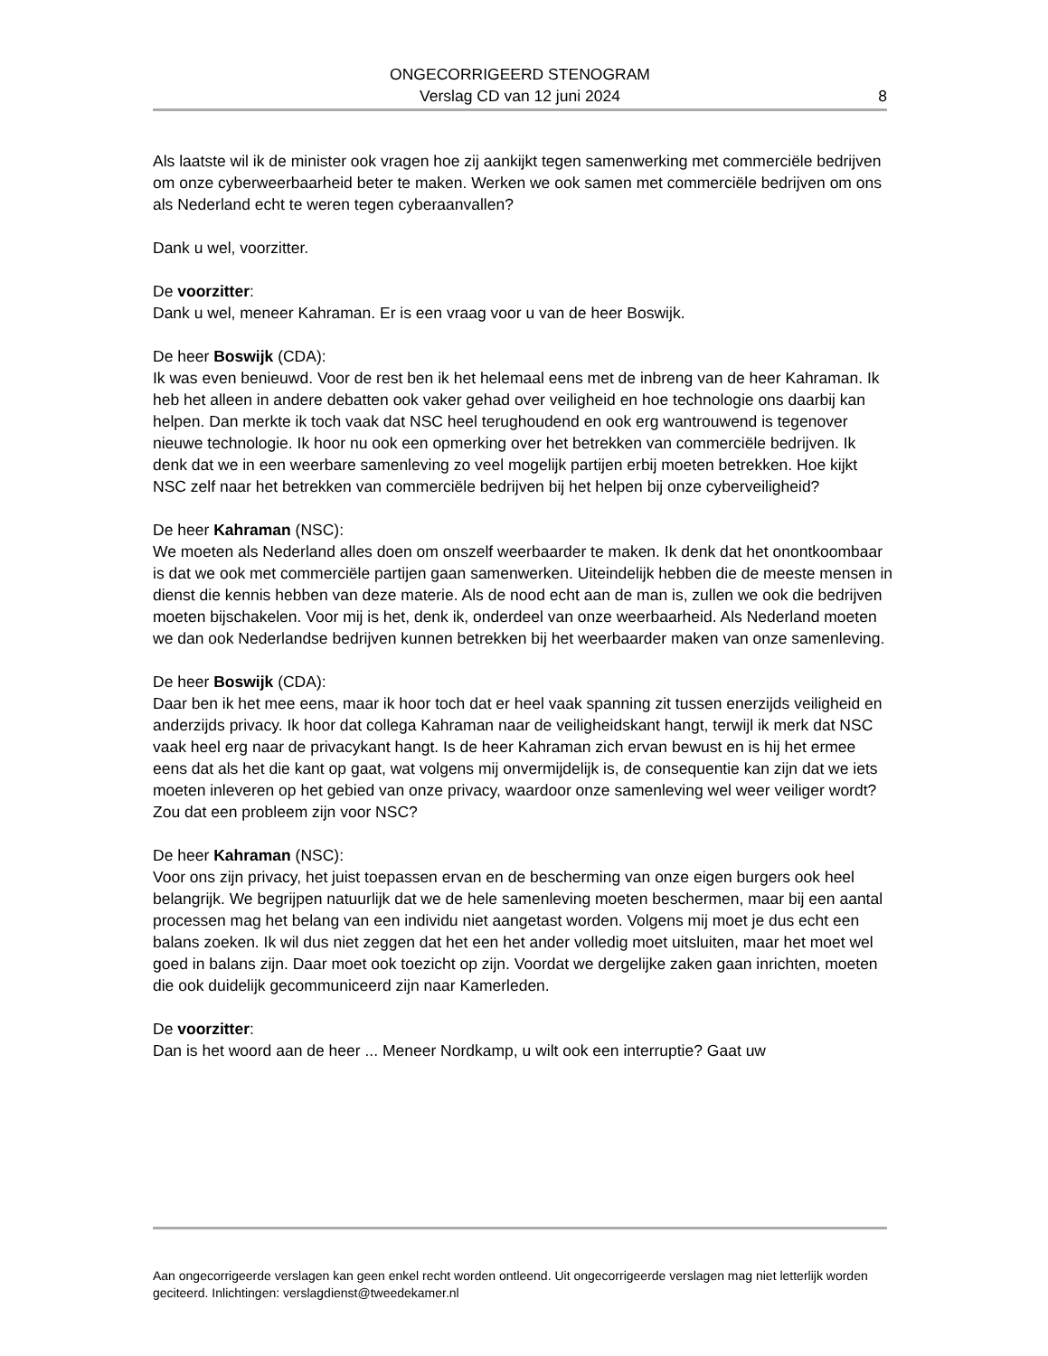ONGECORRIGEERD STENOGRAM
Verslag CD van 12 juni 2024
8
Als laatste wil ik de minister ook vragen hoe zij aankijkt tegen samenwerking met commerciële bedrijven om onze cyberweerbaarheid beter te maken. Werken we ook samen met commerciële bedrijven om ons als Nederland echt te weren tegen cyberaanvallen?
Dank u wel, voorzitter.
De voorzitter:
Dank u wel, meneer Kahraman. Er is een vraag voor u van de heer Boswijk.
De heer Boswijk (CDA):
Ik was even benieuwd. Voor de rest ben ik het helemaal eens met de inbreng van de heer Kahraman. Ik heb het alleen in andere debatten ook vaker gehad over veiligheid en hoe technologie ons daarbij kan helpen. Dan merkte ik toch vaak dat NSC heel terughoudend en ook erg wantrouwend is tegenover nieuwe technologie. Ik hoor nu ook een opmerking over het betrekken van commerciële bedrijven. Ik denk dat we in een weerbare samenleving zo veel mogelijk partijen erbij moeten betrekken. Hoe kijkt NSC zelf naar het betrekken van commerciële bedrijven bij het helpen bij onze cyberveiligheid?
De heer Kahraman (NSC):
We moeten als Nederland alles doen om onszelf weerbaarder te maken. Ik denk dat het onontkoombaar is dat we ook met commerciële partijen gaan samenwerken. Uiteindelijk hebben die de meeste mensen in dienst die kennis hebben van deze materie. Als de nood echt aan de man is, zullen we ook die bedrijven moeten bijschakelen. Voor mij is het, denk ik, onderdeel van onze weerbaarheid. Als Nederland moeten we dan ook Nederlandse bedrijven kunnen betrekken bij het weerbaarder maken van onze samenleving.
De heer Boswijk (CDA):
Daar ben ik het mee eens, maar ik hoor toch dat er heel vaak spanning zit tussen enerzijds veiligheid en anderzijds privacy. Ik hoor dat collega Kahraman naar de veiligheidskant hangt, terwijl ik merk dat NSC vaak heel erg naar de privacykant hangt. Is de heer Kahraman zich ervan bewust en is hij het ermee eens dat als het die kant op gaat, wat volgens mij onvermijdelijk is, de consequentie kan zijn dat we iets moeten inleveren op het gebied van onze privacy, waardoor onze samenleving wel weer veiliger wordt? Zou dat een probleem zijn voor NSC?
De heer Kahraman (NSC):
Voor ons zijn privacy, het juist toepassen ervan en de bescherming van onze eigen burgers ook heel belangrijk. We begrijpen natuurlijk dat we de hele samenleving moeten beschermen, maar bij een aantal processen mag het belang van een individu niet aangetast worden. Volgens mij moet je dus echt een balans zoeken. Ik wil dus niet zeggen dat het een het ander volledig moet uitsluiten, maar het moet wel goed in balans zijn. Daar moet ook toezicht op zijn. Voordat we dergelijke zaken gaan inrichten, moeten die ook duidelijk gecommuniceerd zijn naar Kamerleden.
De voorzitter:
Dan is het woord aan de heer ... Meneer Nordkamp, u wilt ook een interruptie? Gaat uw
Aan ongecorrigeerde verslagen kan geen enkel recht worden ontleend. Uit ongecorrigeerde verslagen mag niet letterlijk worden geciteerd. Inlichtingen: verslagdienst@tweedekamer.nl